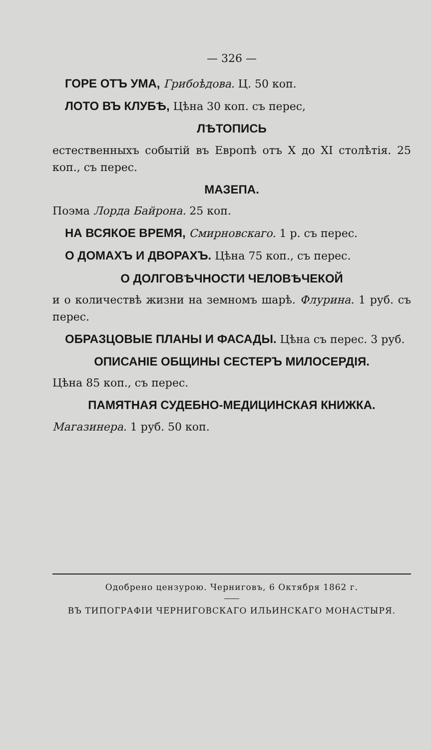— 326 —
ГОРЕ ОТЪ УМА, Грибоѣдова. Ц. 50 коп.
ЛОТО ВЪ КЛУБѢ, Цѣна 30 коп. съ перес,
ЛѢТОПИСЬ
естественныхъ событій въ Европѣ отъ X до XI столѣтія. 25 коп., съ перес.
МАЗЕПА.
Поэма Лорда Байрона. 25 коп.
НА ВСЯКОЕ ВРЕМЯ, Смирновскаго. 1 р. съ перес.
О ДОМАХЪ И ДВОРАХЪ. Цѣна 75 коп., съ перес.
О ДОЛГОВѢЧНОСТИ ЧЕЛОВѢЧЕКОЙ
и о количествѣ жизни на земномъ шарѣ. Флурина. 1 руб. съ перес.
ОБРАЗЦОВЫЕ ПЛАНЫ И ФАСАДЫ. Цѣна съ перес. 3 руб.
ОПИСАНІЕ ОБЩИНЫ СЕСТЕРЪ МИЛОСЕРДІЯ.
Цѣна 85 коп., съ перес.
ПАМЯТНАЯ СУДЕБНО-МЕДИЦИНСКАЯ КНИЖКА.
Магазинера. 1 руб. 50 коп.
Одобрено цензурою. Черниговъ, 6 Октября 1862 г.
ВЪ ТИПОГРАФІИ ЧЕРНИГОВСКАГО ИЛЬИНСКАГО МОНАСТЫРЯ.